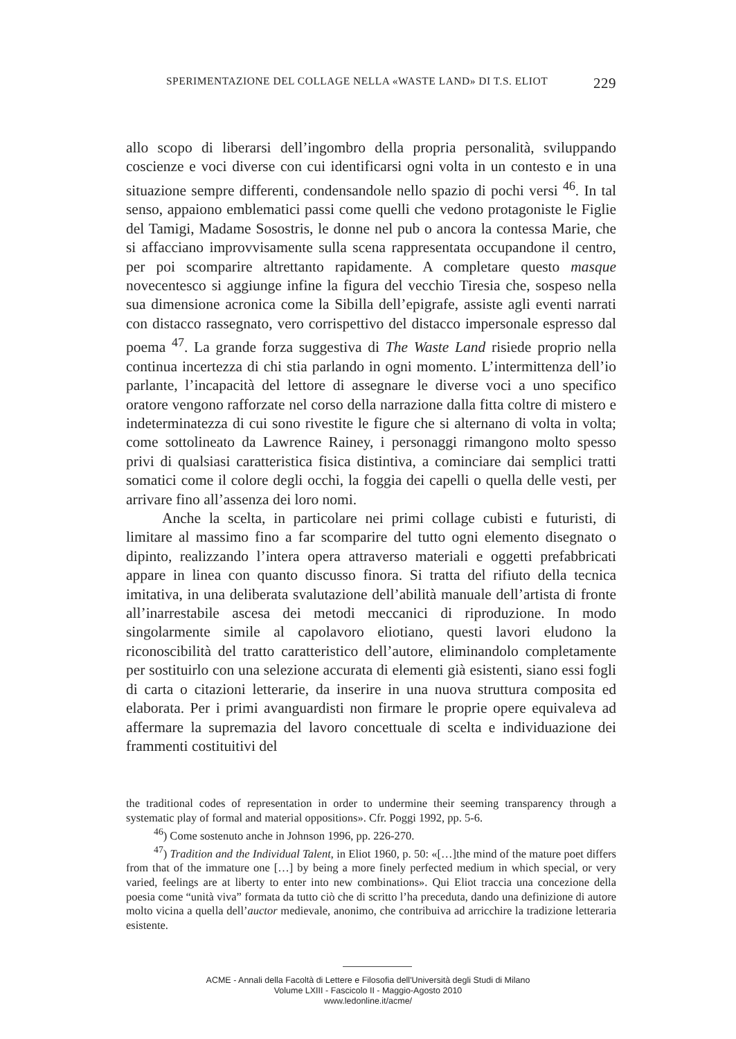SPERIMENTAZIONE DEL COLLAGE NELLA «WASTE LAND» DI T.S. ELIOT 229
allo scopo di liberarsi dell’ingombro della propria personalità, sviluppando coscienze e voci diverse con cui identificarsi ogni volta in un contesto e in una situazione sempre differenti, condensandole nello spazio di pochi versi <sup>46</sup>. In tal senso, appaiono emblematici passi come quelli che vedono protagoniste le Figlie del Tamigi, Madame Sosostris, le donne nel pub o ancora la contessa Marie, che si affacciano improvvisamente sulla scena rappresentata occupandone il centro, per poi scomparire altrettanto rapidamente. A completare questo masque novecentesco si aggiunge infine la figura del vecchio Tiresia che, sospeso nella sua dimensione acronica come la Sibilla dell’epigrafe, assiste agli eventi narrati con distacco rassegnato, vero corrispettivo del distacco impersonale espresso dal poema <sup>47</sup>. La grande forza suggestiva di The Waste Land risiede proprio nella continua incertezza di chi stia parlando in ogni momento. L’intermittenza dell’io parlante, l’incapacità del lettore di assegnare le diverse voci a uno specifico oratore vengono rafforzate nel corso della narrazione dalla fitta coltre di mistero e indeterminatezza di cui sono rivestite le figure che si alternano di volta in volta; come sottolineato da Lawrence Rainey, i personaggi rimangono molto spesso privi di qualsiasi caratteristica fisica distintiva, a cominciare dai semplici tratti somatici come il colore degli occhi, la foggia dei capelli o quella delle vesti, per arrivare fino all’assenza dei loro nomi.
Anche la scelta, in particolare nei primi collage cubisti e futuristi, di limitare al massimo fino a far scomparire del tutto ogni elemento disegnato o dipinto, realizzando l’intera opera attraverso materiali e oggetti prefabbricati appare in linea con quanto discusso finora. Si tratta del rifiuto della tecnica imitativa, in una deliberata svalutazione dell’abilità manuale dell’artista di fronte all’inarrestabile ascesa dei metodi meccanici di riproduzione. In modo singolarmente simile al capolavoro eliotiano, questi lavori eludono la riconoscibilità del tratto caratteristico dell’autore, eliminandolo completamente per sostituirlo con una selezione accurata di elementi già esistenti, siano essi fogli di carta o citazioni letterarie, da inserire in una nuova struttura composita ed elaborata. Per i primi avanguardisti non firmare le proprie opere equivaleva ad affermare la supremazia del lavoro concettuale di scelta e individuazione dei frammenti costituitivi del
the traditional codes of representation in order to undermine their seeming transparency through a systematic play of formal and material oppositions». Cfr. Poggi 1992, pp. 5-6.
<sup>46</sup>) Come sostenuto anche in Johnson 1996, pp. 226-270.
<sup>47</sup>) Tradition and the Individual Talent, in Eliot 1960, p. 50: «[…]the mind of the mature poet differs from that of the immature one […] by being a more finely perfected medium in which special, or very varied, feelings are at liberty to enter into new combinations». Qui Eliot traccia una concezione della poesia come “unità viva” formata da tutto ciò che di scritto l’ha preceduta, dando una definizione di autore molto vicina a quella dell’auctor medievale, anonimo, che contribuiva ad arricchire la tradizione letteraria esistente.
ACME - Annali della Facoltà di Lettere e Filosofia dell'Università degli Studi di Milano
Volume LXIII - Fascicolo II - Maggio-Agosto 2010
www.ledonline.it/acme/